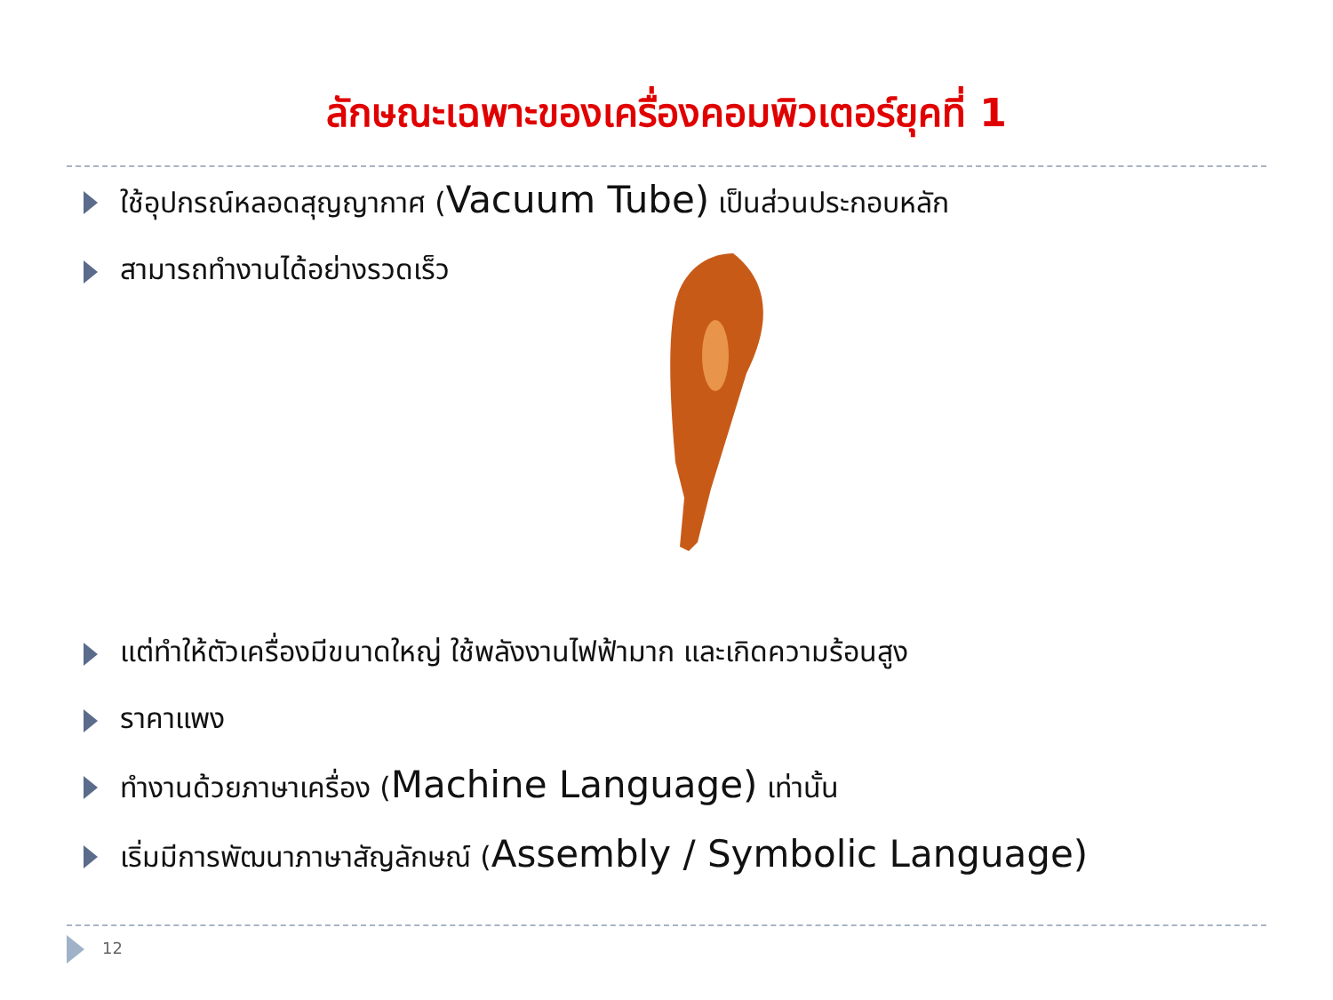ลักษณะเฉพาะของเครื่องคอมพิวเตอร์ยุคที่ 1
ใช้อุปกรณ์หลอดสุญญากาศ (Vacuum Tube) เป็นส่วนประกอบหลัก
สามารถทำงานได้อย่างรวดเร็ว
แต่ทำให้ตัวเครื่องมีขนาดใหญ่ ใช้พลังงานไฟฟ้ามาก และเกิดความร้อนสูง
ราคาแพง
ทำงานด้วยภาษาเครื่อง (Machine Language) เท่านั้น
เริ่มมีการพัฒนาภาษาสัญลักษณ์ (Assembly / Symbolic Language)
12